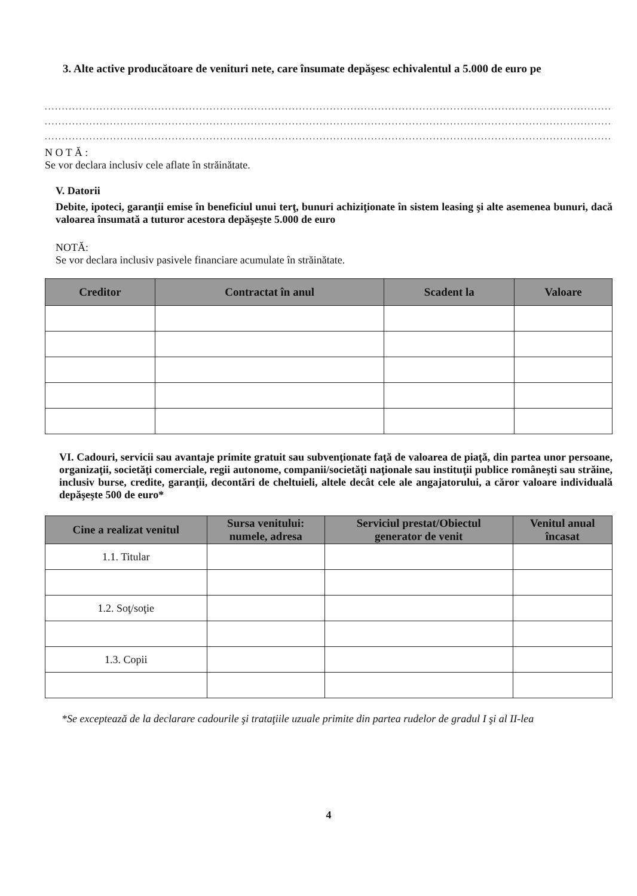3. Alte active producătoare de venituri nete, care însumate depăşesc echivalentul a 5.000 de euro pe
.........................................................................................................................................................................................
.........................................................................................................................................................................................
.........................................................................................................................................................................................
N O T Ă :
Se vor declara inclusiv cele aflate în străinătate.
V. Datorii
Debite, ipoteci, garanţii emise în beneficiul unui terţ, bunuri achiziţionate în sistem leasing şi alte asemenea bunuri, dacă valoarea însumată a tuturor acestora depăşeşte 5.000 de euro
NOTĂ:
Se vor declara inclusiv pasivele financiare acumulate în străinătate.
| Creditor | Contractat în anul | Scadent la | Valoare |
| --- | --- | --- | --- |
VI. Cadouri, servicii sau avantaje primite gratuit sau subvenţionate faţă de valoarea de piaţă, din partea unor persoane, organizaţii, societăţi comerciale, regii autonome, companii/societăţi naţionale sau instituţii publice româneşti sau străine, inclusiv burse, credite, garanţii, decontări de cheltuieli, altele decât cele ale angajatorului, a căror valoare individuală depăşeşte 500 de euro*
| Cine a realizat venitul | Sursa venitului: numele, adresa | Serviciul prestat/Obiectul generator de venit | Venitul anual încasat |
| --- | --- | --- | --- |
| 1.1. Titular | | | |
| 1.2. Soţ/soţie | | | |
| 1.3. Copii | | | |
*Se exceptează de la declarare cadourile şi trataţiile uzuale primite din partea rudelor de gradul I şi al II-lea
4